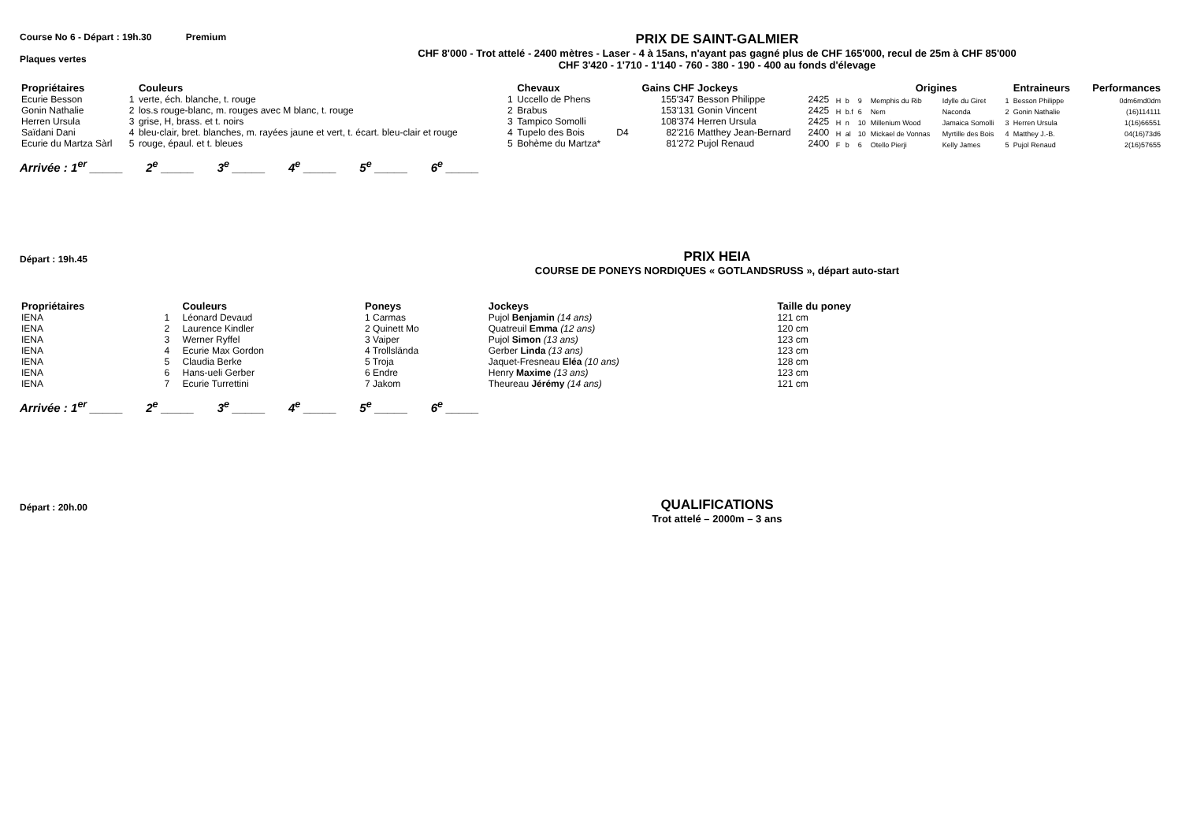Course No 6 - Départ : 19h.30 Premium
Plaques vertes
PRIX DE SAINT-GALMIER
CHF 8'000 - Trot attelé - 2400 mètres - Laser - 4 à 15ans, n'ayant pas gagné plus de CHF 165'000, recul de 25m à CHF 85'000
CHF 3'420 - 1'710 - 1'140 - 760 - 380 - 190 - 400 au fonds d'élevage
| Propriétaires | | Couleurs | | Chevaux | | Gains CHF | Jockeys | | | | | Origines | | | Entraineurs | Performances |
| --- | --- | --- | --- | --- | --- | --- | --- | --- | --- | --- | --- | --- | --- | --- | --- | --- |
| Ecurie Besson | 1 | verte, éch. blanche, t. rouge | 1 | Uccello de Phens | | 155'347 | Besson Philippe | 2425 | H | b | 9 | Memphis du Rib | Idylle du Giret | 1 | Besson Philippe | 0dm6md0dm |
| Gonin Nathalie | 2 | los.s rouge-blanc, m. rouges avec M blanc, t. rouge | 2 | Brabus | | 153'131 | Gonin Vincent | 2425 | H | b.f | 6 | Nem | Naconda | 2 | Gonin Nathalie | (16)114111 |
| Herren Ursula | 3 | grise, H, brass. et t. noirs | 3 | Tampico Somolli | | 108'374 | Herren Ursula | 2425 | H | n | 10 | Millenium Wood | Jamaica Somolli | 3 | Herren Ursula | 1(16)66551 |
| Saïdani Dani | 4 | bleu-clair, bret. blanches, m. rayées jaune et vert, t. écart. bleu-clair et rouge | 4 | Tupelo des Bois | D4 | 82'216 | Matthey Jean-Bernard | 2400 | H | al | 10 | Mickael de Vonnas | Myrtille des Bois | 4 | Matthey J.-B. | 04(16)73d6 |
| Ecurie du Martza Sàrl | 5 | rouge, épaul. et t. bleues | 5 | Bohème du Martza* | | 81'272 | Pujol Renaud | 2400 | F | b | 6 | Otello Pierji | Kelly James | 5 | Pujol Renaud | 2(16)57655 |
Arrivée : 1<sup>er</sup> _____ 2<sup>e</sup> _____ 3<sup>e</sup> _____ 4<sup>e</sup> _____ 5<sup>e</sup> _____ 6<sup>e</sup> _____
Départ : 19h.45
PRIX HEIA
COURSE DE PONEYS NORDIQUES « GOTLANDSRUSS », départ auto-start
| Propriétaires | | Couleurs | Poneys | Jockeys | Taille du poney |
| --- | --- | --- | --- | --- | --- |
| IENA | 1 | Léonard Devaud | 1 Carmas | Pujol Benjamin (14 ans) | 121 cm |
| IENA | 2 | Laurence Kindler | 2 Quinett Mo | Quatreuil Emma (12 ans) | 120 cm |
| IENA | 3 | Werner Ryffel | 3 Vaiper | Pujol Simon (13 ans) | 123 cm |
| IENA | 4 | Ecurie Max Gordon | 4 Trollslända | Gerber Linda (13 ans) | 123 cm |
| IENA | 5 | Claudia Berke | 5 Troja | Jaquet-Fresneau Eléa (10 ans) | 128 cm |
| IENA | 6 | Hans-ueli Gerber | 6 Endre | Henry Maxime (13 ans) | 123 cm |
| IENA | 7 | Ecurie Turrettini | 7 Jakom | Theureau Jérémy (14 ans) | 121 cm |
Arrivée : 1<sup>er</sup> _____ 2<sup>e</sup> _____ 3<sup>e</sup> _____ 4<sup>e</sup> _____ 5<sup>e</sup> _____ 6<sup>e</sup> _____
Départ : 20h.00
QUALIFICATIONS
Trot attelé – 2000m – 3 ans